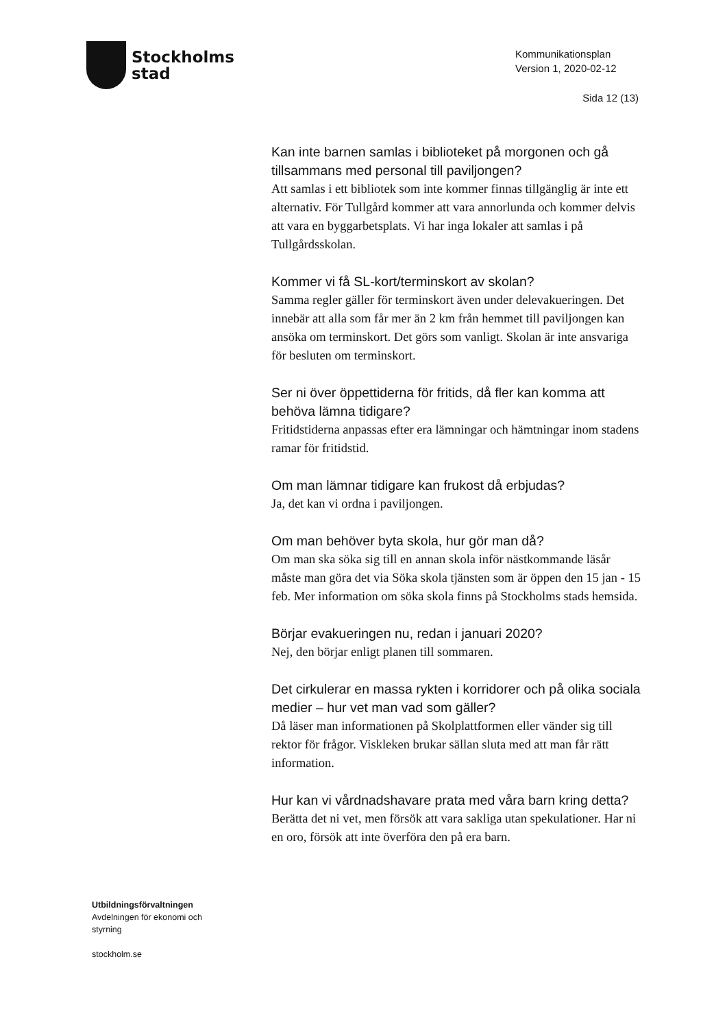Stockholms
stad
Kommunikationsplan
Version 1, 2020-02-12
Sida 12 (13)
Kan inte barnen samlas i biblioteket på morgonen och gå tillsammans med personal till paviljongen?
Att samlas i ett bibliotek som inte kommer finnas tillgänglig är inte ett alternativ. För Tullgård kommer att vara annorlunda och kommer delvis att vara en byggarbetsplats. Vi har inga lokaler att samlas i på Tullgårdsskolan.
Kommer vi få SL-kort/terminskort av skolan?
Samma regler gäller för terminskort även under delevakueringen. Det innebär att alla som får mer än 2 km från hemmet till paviljongen kan ansöka om terminskort. Det görs som vanligt. Skolan är inte ansvariga för besluten om terminskort.
Ser ni över öppettiderna för fritids, då fler kan komma att behöva lämna tidigare?
Fritidstiderna anpassas efter era lämningar och hämtningar inom stadens ramar för fritidstid.
Om man lämnar tidigare kan frukost då erbjudas?
Ja, det kan vi ordna i paviljongen.
Om man behöver byta skola, hur gör man då?
Om man ska söka sig till en annan skola inför nästkommande läsår måste man göra det via Söka skola tjänsten som är öppen den 15 jan - 15 feb. Mer information om söka skola finns på Stockholms stads hemsida.
Börjar evakueringen nu, redan i januari 2020?
Nej, den börjar enligt planen till sommaren.
Det cirkulerar en massa rykten i korridorer och på olika sociala medier – hur vet man vad som gäller?
Då läser man informationen på Skolplattformen eller vänder sig till rektor för frågor. Viskleken brukar sällan sluta med att man får rätt information.
Hur kan vi vårdnadshavare prata med våra barn kring detta?
Berätta det ni vet, men försök att vara sakliga utan spekulationer. Har ni en oro, försök att inte överföra den på era barn.
Utbildningsförvaltningen
Avdelningen för ekonomi och
styrning
stockholm.se